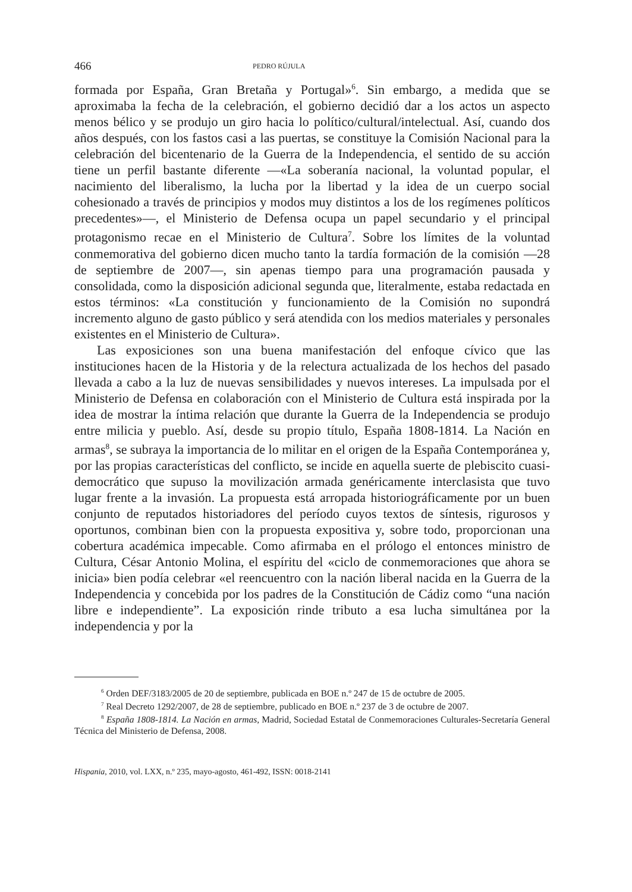466 PEDRO RÚJULA
formada por España, Gran Bretaña y Portugal»<sup>6</sup>. Sin embargo, a medida que se aproximaba la fecha de la celebración, el gobierno decidió dar a los actos un aspecto menos bélico y se produjo un giro hacia lo político/cultural/intelectual. Así, cuando dos años después, con los fastos casi a las puertas, se constituye la Comisión Nacional para la celebración del bicentenario de la Guerra de la Independencia, el sentido de su acción tiene un perfil bastante diferente —«La soberanía nacional, la voluntad popular, el nacimiento del liberalismo, la lucha por la libertad y la idea de un cuerpo social cohesionado a través de principios y modos muy distintos a los de los regímenes políticos precedentes»—, el Ministerio de Defensa ocupa un papel secundario y el principal protagonismo recae en el Ministerio de Cultura<sup>7</sup>. Sobre los límites de la voluntad conmemorativa del gobierno dicen mucho tanto la tardía formación de la comisión —28 de septiembre de 2007—, sin apenas tiempo para una programación pausada y consolidada, como la disposición adicional segunda que, literalmente, estaba redactada en estos términos: «La constitución y funcionamiento de la Comisión no supondrá incremento alguno de gasto público y será atendida con los medios materiales y personales existentes en el Ministerio de Cultura».
Las exposiciones son una buena manifestación del enfoque cívico que las instituciones hacen de la Historia y de la relectura actualizada de los hechos del pasado llevada a cabo a la luz de nuevas sensibilidades y nuevos intereses. La impulsada por el Ministerio de Defensa en colaboración con el Ministerio de Cultura está inspirada por la idea de mostrar la íntima relación que durante la Guerra de la Independencia se produjo entre milicia y pueblo. Así, desde su propio título, España 1808-1814. La Nación en armas<sup>8</sup>, se subraya la importancia de lo militar en el origen de la España Contemporánea y, por las propias características del conflicto, se incide en aquella suerte de plebiscito cuasi-democrático que supuso la movilización armada genéricamente interclasista que tuvo lugar frente a la invasión. La propuesta está arropada historiográficamente por un buen conjunto de reputados historiadores del período cuyos textos de síntesis, rigurosos y oportunos, combinan bien con la propuesta expositiva y, sobre todo, proporcionan una cobertura académica impecable. Como afirmaba en el prólogo el entonces ministro de Cultura, César Antonio Molina, el espíritu del «ciclo de conmemoraciones que ahora se inicia» bien podía celebrar «el reencuentro con la nación liberal nacida en la Guerra de la Independencia y concebida por los padres de la Constitución de Cádiz como “una nación libre e independiente”. La exposición rinde tributo a esa lucha simultánea por la independencia y por la
<sup>6</sup> Orden DEF/3183/2005 de 20 de septiembre, publicada en BOE n.º 247 de 15 de octubre de 2005.
<sup>7</sup> Real Decreto 1292/2007, de 28 de septiembre, publicado en BOE n.º 237 de 3 de octubre de 2007.
<sup>8</sup> España 1808-1814. La Nación en armas, Madrid, Sociedad Estatal de Conmemoraciones Culturales-Secretaría General Técnica del Ministerio de Defensa, 2008.
Hispania, 2010, vol. LXX, n.º 235, mayo-agosto, 461-492, ISSN: 0018-2141